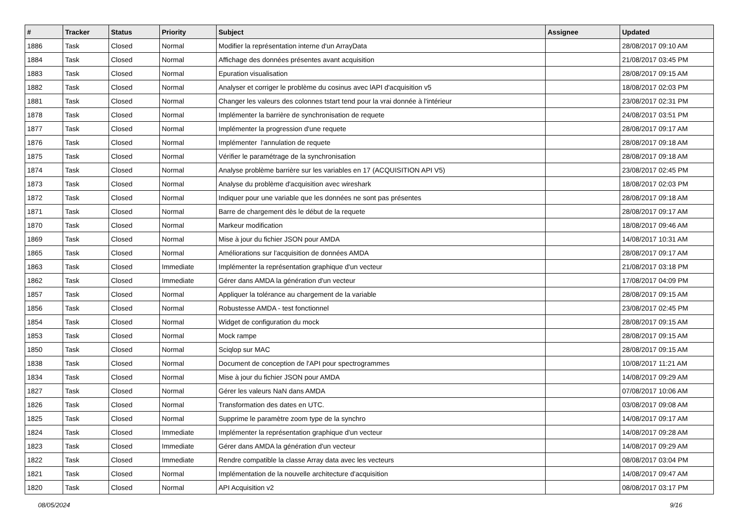| # | Tracker | Status | Priority | Subject | Assignee | Updated |
| --- | --- | --- | --- | --- | --- | --- |
| 1886 | Task | Closed | Normal | Modifier la représentation interne d'un ArrayData | | 28/08/2017 09:10 AM |
| 1884 | Task | Closed | Normal | Affichage des données présentes avant acquisition | | 21/08/2017 03:45 PM |
| 1883 | Task | Closed | Normal | Epuration visualisation | | 28/08/2017 09:15 AM |
| 1882 | Task | Closed | Normal | Analyser et corriger le problème du cosinus avec lAPI d'acquisition v5 | | 18/08/2017 02:03 PM |
| 1881 | Task | Closed | Normal | Changer les valeurs des colonnes tstart tend pour la vrai donnée à l'intérieur | | 23/08/2017 02:31 PM |
| 1878 | Task | Closed | Normal | Implémenter la barrière de synchronisation de requete | | 24/08/2017 03:51 PM |
| 1877 | Task | Closed | Normal | Implémenter la progression d'une requete | | 28/08/2017 09:17 AM |
| 1876 | Task | Closed | Normal | Implémenter l'annulation de requete | | 28/08/2017 09:18 AM |
| 1875 | Task | Closed | Normal | Vérifier le paramétrage de la synchronisation | | 28/08/2017 09:18 AM |
| 1874 | Task | Closed | Normal | Analyse problème barrière sur les variables en 17 (ACQUISITION API V5) | | 23/08/2017 02:45 PM |
| 1873 | Task | Closed | Normal | Analyse du problème d'acquisition avec wireshark | | 18/08/2017 02:03 PM |
| 1872 | Task | Closed | Normal | Indiquer pour une variable que les données ne sont pas présentes | | 28/08/2017 09:18 AM |
| 1871 | Task | Closed | Normal | Barre de chargement dès le début de la requete | | 28/08/2017 09:17 AM |
| 1870 | Task | Closed | Normal | Markeur modification | | 18/08/2017 09:46 AM |
| 1869 | Task | Closed | Normal | Mise à jour du fichier JSON pour AMDA | | 14/08/2017 10:31 AM |
| 1865 | Task | Closed | Normal | Améliorations sur l'acquisition de données AMDA | | 28/08/2017 09:17 AM |
| 1863 | Task | Closed | Immediate | Implémenter la représentation graphique d'un vecteur | | 21/08/2017 03:18 PM |
| 1862 | Task | Closed | Immediate | Gérer dans AMDA la génération d'un vecteur | | 17/08/2017 04:09 PM |
| 1857 | Task | Closed | Normal | Appliquer la tolérance au chargement de la variable | | 28/08/2017 09:15 AM |
| 1856 | Task | Closed | Normal | Robustesse AMDA - test fonctionnel | | 23/08/2017 02:45 PM |
| 1854 | Task | Closed | Normal | Widget de configuration du mock | | 28/08/2017 09:15 AM |
| 1853 | Task | Closed | Normal | Mock rampe | | 28/08/2017 09:15 AM |
| 1850 | Task | Closed | Normal | Sciqlop sur MAC | | 28/08/2017 09:15 AM |
| 1838 | Task | Closed | Normal | Document de conception de l'API pour spectrogrammes | | 10/08/2017 11:21 AM |
| 1834 | Task | Closed | Normal | Mise à jour du fichier JSON pour AMDA | | 14/08/2017 09:29 AM |
| 1827 | Task | Closed | Normal | Gérer les valeurs NaN dans AMDA | | 07/08/2017 10:06 AM |
| 1826 | Task | Closed | Normal | Transformation des dates en UTC. | | 03/08/2017 09:08 AM |
| 1825 | Task | Closed | Normal | Supprime le paramètre zoom type de la synchro | | 14/08/2017 09:17 AM |
| 1824 | Task | Closed | Immediate | Implémenter la représentation graphique d'un vecteur | | 14/08/2017 09:28 AM |
| 1823 | Task | Closed | Immediate | Gérer dans AMDA la génération d'un vecteur | | 14/08/2017 09:29 AM |
| 1822 | Task | Closed | Immediate | Rendre compatible la classe Array data avec les vecteurs | | 08/08/2017 03:04 PM |
| 1821 | Task | Closed | Normal | Implémentation de la nouvelle architecture d'acquisition | | 14/08/2017 09:47 AM |
| 1820 | Task | Closed | Normal | API Acquisition v2 | | 08/08/2017 03:17 PM |
08/05/2024 9/16